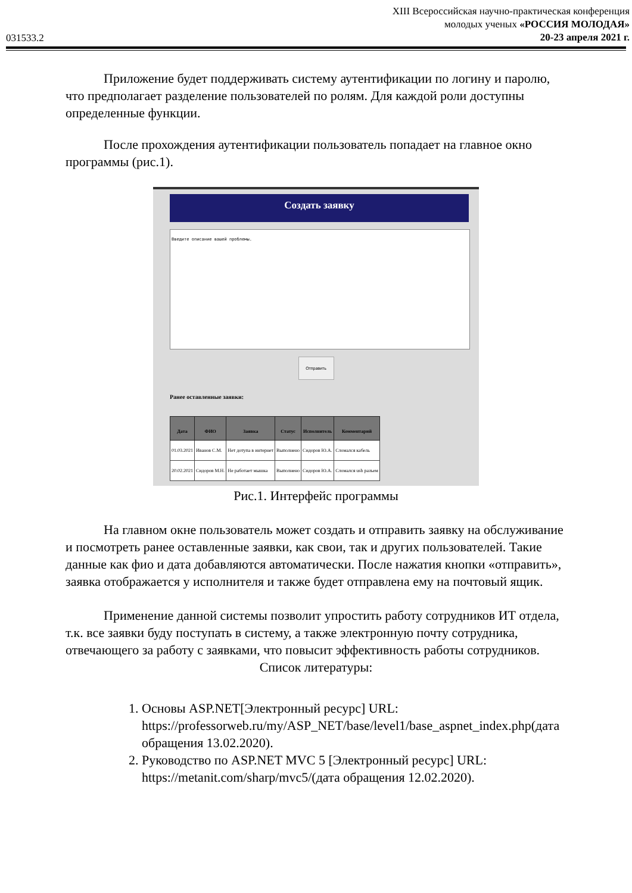031533.2
XIII Всероссийская научно-практическая конференция
молодых ученых «РОССИЯ МОЛОДАЯ»
20-23 апреля 2021 г.
Приложение будет поддерживать систему аутентификации по логину и паролю, что предполагает разделение пользователей по ролям. Для каждой роли доступны определенные функции.
После прохождения аутентификации пользователь попадает на главное окно программы (рис.1).
Создать заявку
Введите описание вашей проблемы.
Отправить
Ранее оставленные заявки:
| Дата | ФИО | Заявка | Статус | Исполнитель | Комментарий |
| --- | --- | --- | --- | --- | --- |
| 01.03.2021 | Иванов С.М. | Нет дотупа в интернет | Выполнено | Сидоров Ю.А. | Сломался кабель |
| 20.02.2021 | Сидоров М.Н. | Не работает мышка | Выполнено | Сидоров Ю.А. | Сломался usb разъем |
Рис.1. Интерфейс программы
На главном окне пользователь может создать и отправить заявку на обслуживание и посмотреть ранее оставленные заявки, как свои, так и других пользователей. Такие данные как фио и дата добавляются автоматически. После нажатия кнопки «отправить», заявка отображается у исполнителя и также будет отправлена ему на почтовый ящик.
Применение данной системы позволит упростить работу сотрудников ИТ отдела, т.к. все заявки буду поступать в систему, а также электронную почту сотрудника, отвечающего за работу с заявками, что повысит эффективность работы сотрудников.
Список литературы:
1. Основы ASP.NET[Электронный ресурс] URL: https://professorweb.ru/my/ASP_NET/base/level1/base_aspnet_index.php(дата обращения 13.02.2020).
2. Руководство по ASP.NET MVC 5 [Электронный ресурс] URL: https://metanit.com/sharp/mvc5/(дата обращения 12.02.2020).